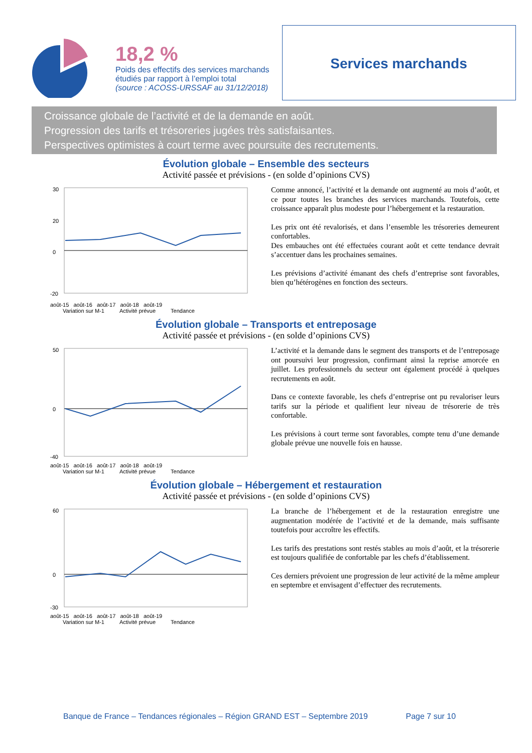18,2 %
Poids des effectifs des services marchands
étudiés par rapport à l’emploi total
(source : ACOSS-URSSAF au 31/12/2018)
Services marchands
Croissance globale de l’activité et de la demande en août.
Progression des tarifs et trésoreries jugées très satisfaisantes.
Perspectives optimistes à court terme avec poursuite des recrutements.
Évolution globale – Ensemble des secteurs
Activité passée et prévisions - (en solde d’opinions CVS)
30
20
0
-20
août-15 août-16 août-17 août-18 août-19
Variation sur M-1 Activité prévue Tendance
Comme annoncé, l’activité et la demande ont augmenté au mois d’août, et ce pour toutes les branches des services marchands. Toutefois, cette croissance apparaît plus modeste pour l’hébergement et la restauration.
Les prix ont été revalorisés, et dans l’ensemble les trésoreries demeurent confortables.
Des embauches ont été effectuées courant août et cette tendance devrait s’accentuer dans les prochaines semaines.
Les prévisions d’activité émanant des chefs d’entreprise sont favorables, bien qu’hétérogènes en fonction des secteurs.
Évolution globale – Transports et entreposage
Activité passée et prévisions - (en solde d’opinions CVS)
50
0
-40
août-15 août-16 août-17 août-18 août-19
Variation sur M-1 Activité prévue Tendance
L’activité et la demande dans le segment des transports et de l’entreposage ont poursuivi leur progression, confirmant ainsi la reprise amorcée en juillet. Les professionnels du secteur ont également procédé à quelques recrutements en août.
Dans ce contexte favorable, les chefs d’entreprise ont pu revaloriser leurs tarifs sur la période et qualifient leur niveau de trésorerie de très confortable.
Les prévisions à court terme sont favorables, compte tenu d’une demande globale prévue une nouvelle fois en hausse.
Évolution globale – Hébergement et restauration
Activité passée et prévisions - (en solde d’opinions CVS)
60
0
-30
août-15 août-16 août-17 août-18 août-19
Variation sur M-1 Activité prévue Tendance
La branche de l’hébergement et de la restauration enregistre une augmentation modérée de l’activité et de la demande, mais suffisante toutefois pour accroître les effectifs.
Les tarifs des prestations sont restés stables au mois d’août, et la trésorerie est toujours qualifiée de confortable par les chefs d’établissement.
Ces derniers prévoient une progression de leur activité de la même ampleur en septembre et envisagent d’effectuer des recrutements.
Banque de France – Tendances régionales – Région GRAND EST – Septembre 2019 Page 7 sur 10